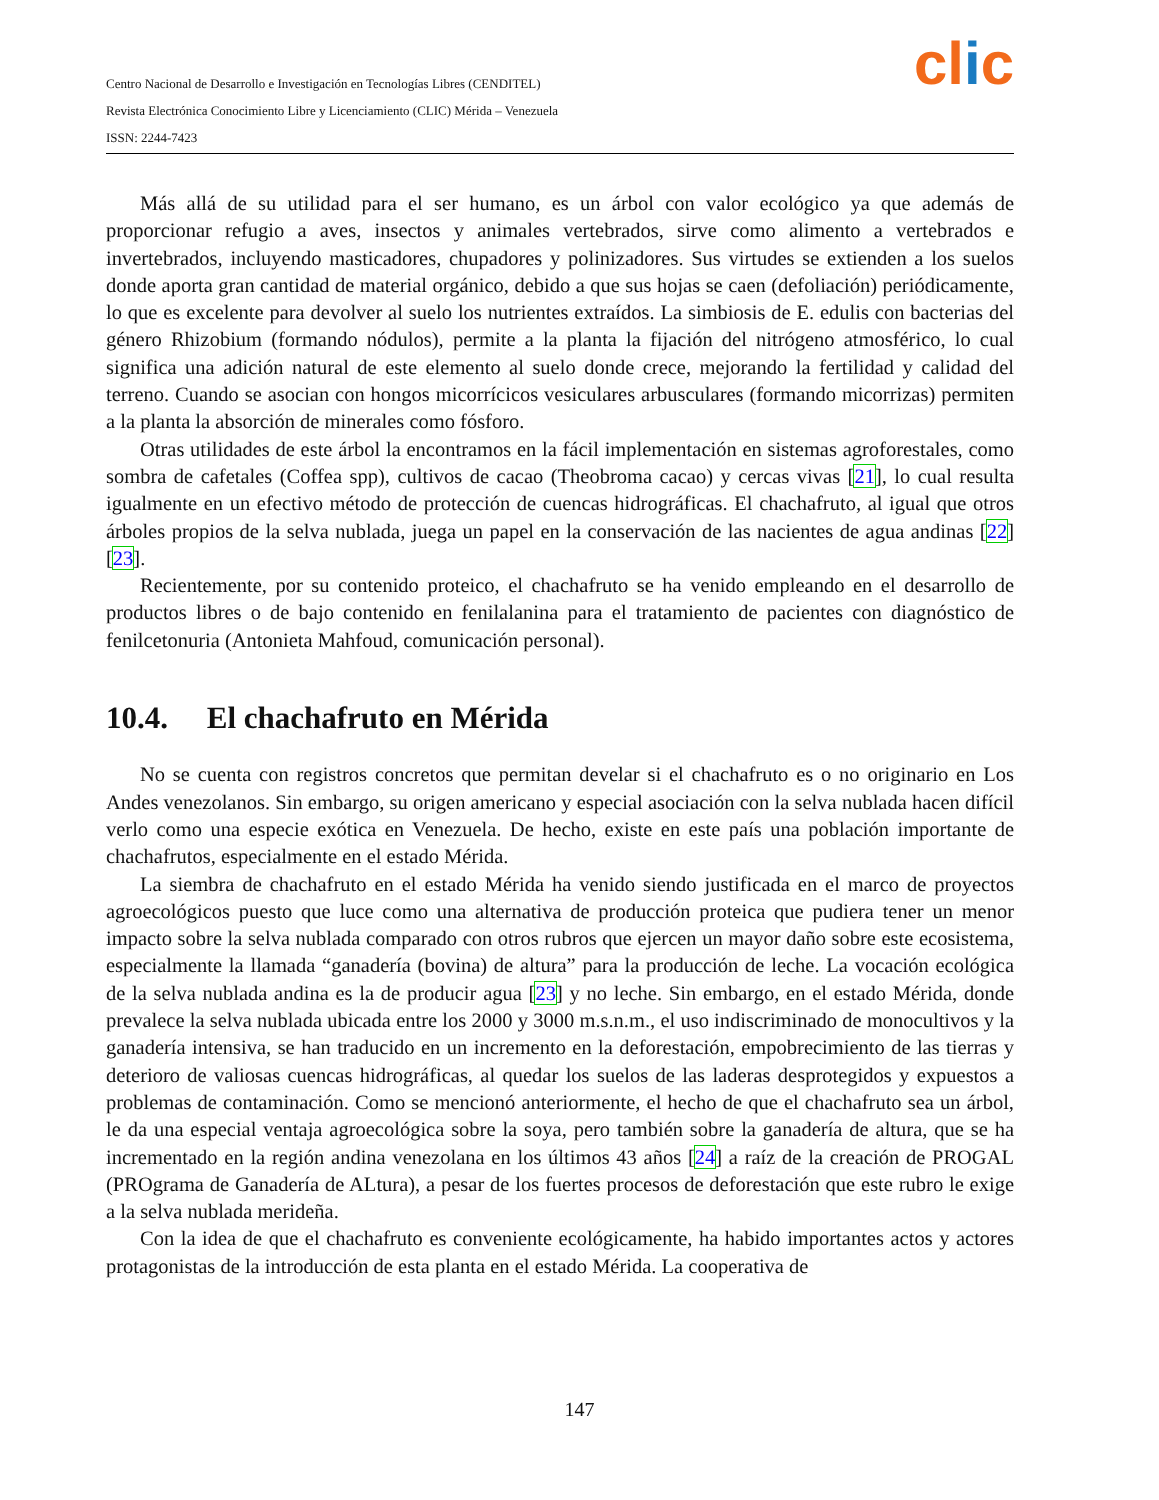clic
Centro Nacional de Desarrollo e Investigación en Tecnologías Libres (CENDITEL)
Revista Electrónica Conocimiento Libre y Licenciamiento (CLIC) Mérida – Venezuela
ISSN: 2244-7423
Más allá de su utilidad para el ser humano, es un árbol con valor ecológico ya que además de proporcionar refugio a aves, insectos y animales vertebrados, sirve como alimento a vertebrados e invertebrados, incluyendo masticadores, chupadores y polinizadores. Sus virtudes se extienden a los suelos donde aporta gran cantidad de material orgánico, debido a que sus hojas se caen (defoliación) periódicamente, lo que es excelente para devolver al suelo los nutrientes extraídos. La simbiosis de E. edulis con bacterias del género Rhizobium (formando nódulos), permite a la planta la fijación del nitrógeno atmosférico, lo cual significa una adición natural de este elemento al suelo donde crece, mejorando la fertilidad y calidad del terreno. Cuando se asocian con hongos micorrícicos vesiculares arbusculares (formando micorrizas) permiten a la planta la absorción de minerales como fósforo.
Otras utilidades de este árbol la encontramos en la fácil implementación en sistemas agroforestales, como sombra de cafetales (Coffea spp), cultivos de cacao (Theobroma cacao) y cercas vivas [21], lo cual resulta igualmente en un efectivo método de protección de cuencas hidrográficas. El chachafruto, al igual que otros árboles propios de la selva nublada, juega un papel en la conservación de las nacientes de agua andinas [22] [23].
Recientemente, por su contenido proteico, el chachafruto se ha venido empleando en el desarrollo de productos libres o de bajo contenido en fenilalanina para el tratamiento de pacientes con diagnóstico de fenilcetonuria (Antonieta Mahfoud, comunicación personal).
10.4. El chachafruto en Mérida
No se cuenta con registros concretos que permitan develar si el chachafruto es o no originario en Los Andes venezolanos. Sin embargo, su origen americano y especial asociación con la selva nublada hacen difícil verlo como una especie exótica en Venezuela. De hecho, existe en este país una población importante de chachafrutos, especialmente en el estado Mérida.
La siembra de chachafruto en el estado Mérida ha venido siendo justificada en el marco de proyectos agroecológicos puesto que luce como una alternativa de producción proteica que pudiera tener un menor impacto sobre la selva nublada comparado con otros rubros que ejercen un mayor daño sobre este ecosistema, especialmente la llamada “ganadería (bovina) de altura” para la producción de leche. La vocación ecológica de la selva nublada andina es la de producir agua [23] y no leche. Sin embargo, en el estado Mérida, donde prevalece la selva nublada ubicada entre los 2000 y 3000 m.s.n.m., el uso indiscriminado de monocultivos y la ganadería intensiva, se han traducido en un incremento en la deforestación, empobrecimiento de las tierras y deterioro de valiosas cuencas hidrográficas, al quedar los suelos de las laderas desprotegidos y expuestos a problemas de contaminación. Como se mencionó anteriormente, el hecho de que el chachafruto sea un árbol, le da una especial ventaja agroecológica sobre la soya, pero también sobre la ganadería de altura, que se ha incrementado en la región andina venezolana en los últimos 43 años [24] a raíz de la creación de PROGAL (PROgrama de Ganadería de ALtura), a pesar de los fuertes procesos de deforestación que este rubro le exige a la selva nublada merideña.
Con la idea de que el chachafruto es conveniente ecológicamente, ha habido importantes actos y actores protagonistas de la introducción de esta planta en el estado Mérida. La cooperativa de
147